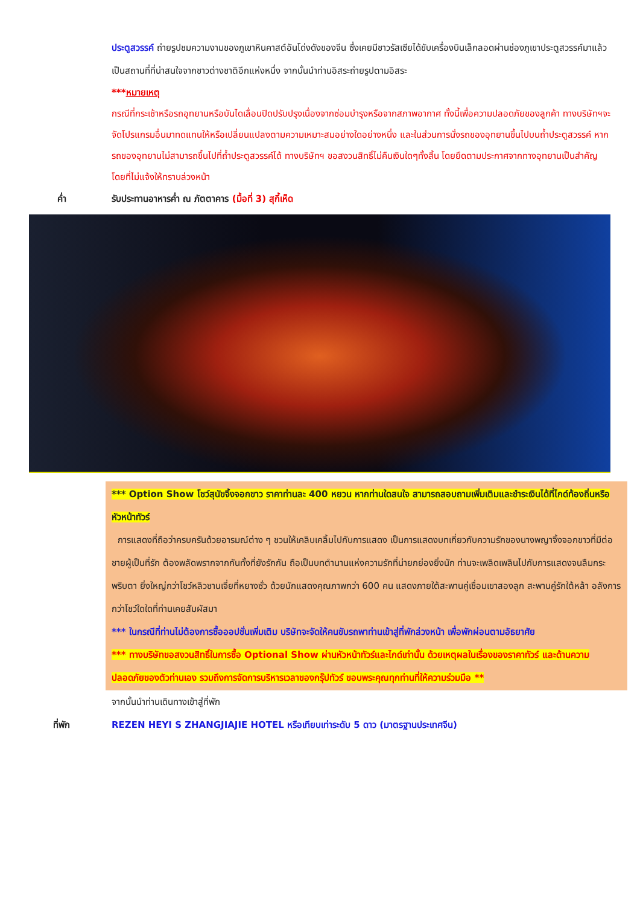ประตูสวรรค์ ถ่ายรูปชมความงามของภูเขาหินคาสต์อันโด่งดังของจีน ซึ่งเคยมีชาวรัสเซียได้ขับเครื่องบินเล็กลอดผ่านช่องภูเขาประตูสวรรค์มาแล้วเป็นสถานที่ที่น่าสนใจจากชาวต่างชาติอีกแห่งหนึ่ง จากนั้นนำท่านอิสระถ่ายรูปตามอิสระ
***หมายเหตุ
กรณีที่กระเช้าหรือรถอุทยานหรือบันไดเลื่อนปิดปรับปรุงเนื่องจากซ่อมบำรุงหรือจากสภาพอากาศ ทั้งนี้เพื่อความปลอดภัยของลูกค้า ทางบริษัทฯจะจัดโปรแกรมอื่นมาทดแทนให้หรือเปลี่ยนแปลงตามความเหมาะสมอย่างใดอย่างหนึ่ง และในส่วนการนั่งรถของอุทยานขึ้นไปบนถ้ำประตูสวรรค์ หากรถของอุทยานไม่สามารถขึ้นไปที่ถ้ำประตูสวรรค์ได้ ทางบริษัทฯ ขอสงวนสิทธิ์ไม่คืนเงินใดๆทั้งสิ้น โดยยึดตามประกาศจากทางอุทยานเป็นสำคัญโดยที่ไม่แจ้งให้ทราบล่วงหน้า
ค่ำ รับประทานอาหารค่ำ ณ ภัตตาคาร (มื้อที่ 3) สุกี้เห็ด
*** Option Show โชว์สุนัขจิ้งจอกขาว ราคาท่านละ 400 หยวน หากท่านใดสนใจ สามารถสอบถามเพิ่มเติมและชำระเงินได้ที่ไกด์ท้องถิ่นหรือหัวหน้าทัวร์
การแสดงที่ถือว่าครบครันด้วยอารมณ์ต่าง ๆ ชวนให้เคลิบเคลิ้มไปกับการแสดง เป็นการแสดงบทเกี่ยวกับความรักของนางพญาจิ้งจอกขาวที่มีต่อชายผู้เป็นที่รัก ต้องพลัดพรากจากกันทั้งที่ยังรักกัน ถือเป็นบทตำนานแห่งความรักที่น่ายกย่องยิ่งนัก ท่านจะเพลิดเพลินไปกับการแสดงจนลืมกระพริบตา ยิ่งใหญ่กว่าโชว์หลิวซานเจี่ยที่หยางซั่ว ด้วยนักแสดงคุณภาพกว่า 600 คน แสดงภายใต้สะพานคู่เชื่อมเขาสองลูก สะพานคู่รักใต้หล้า อลังการกว่าโชว์ใดใดที่ท่านเคยสัมผัสมา
*** ในกรณีที่ท่านไม่ต้องการซื้อออปชั่นเพิ่มเติม บริษัทจะจัดให้คนขับรถพาท่านเข้าสู่ที่พักล่วงหน้า เพื่อพักผ่อนตามอัธยาศัย
*** ทางบริษัทขอสงวนสิทธิ์ในการซื้อ Optional Show ผ่านหัวหน้าทัวร์และไกด์เท่านั้น ด้วยเหตุผลในเรื่องของราคาทัวร์ และด้านความปลอดภัยของตัวท่านเอง รวมถึงการจัดการบริหารเวลาของกรุ๊ปทัวร์ ขอบพระคุณทุกท่านที่ให้ความร่วมมือ **
จากนั้นนำท่านเดินทางเข้าสู่ที่พัก
ที่พัก REZEN HEYI S ZHANGJIAJIE HOTEL หรือเทียบเท่าระดับ 5 ดาว (มาตรฐานประเทศจีน)